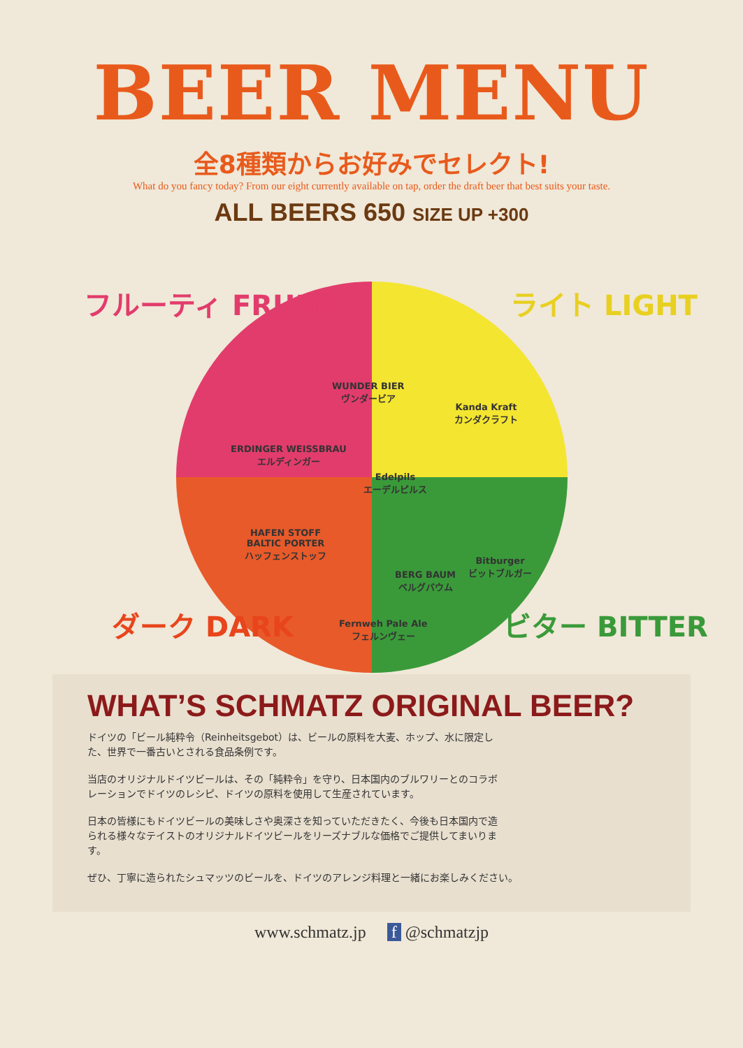BEER MENU
全8種類からお好みでセレクト!
What do you fancy today? From our eight currently available on tap, order the draft beer that best suits your taste.
ALL BEERS 650 SIZE UP +300
フルーティ FRUITY ライト LIGHT
ダーク DARK ビター BITTER
WUNDER BIER
ヴンダービア
Kanda Kraft
カンダクラフト
ERDINGER WEISSBRAU
エルディンガー
Edelpils
エーデルピルス
Bitburger
ビットブルガー
BERG BAUM
ベルグバウム
HAFEN STOFF
BALTIC PORTER
ハッフェンストッフ
Fernweh Pale Ale
フェルンヴェー
WHAT’S SCHMATZ ORIGINAL BEER?
ドイツの「ビール純粋令（Reinheitsgebot）は、ビールの原料を大麦、ホップ、水に限定した、世界で一番古いとされる食品条例です。
当店のオリジナルドイツビールは、その「純粋令」を守り、日本国内のブルワリーとのコラボレーションでドイツのレシピ、ドイツの原料を使用して生産されています。
日本の皆様にもドイツビールの美味しさや奥深さを知っていただきたく、今後も日本国内で造られる様々なテイストのオリジナルドイツビールをリーズナブルな価格でご提供してまいります。
ぜひ、丁寧に造られたシュマッツのビールを、ドイツのアレンジ料理と一緒にお楽しみください。
www.schmatz.jp f @schmatzjp